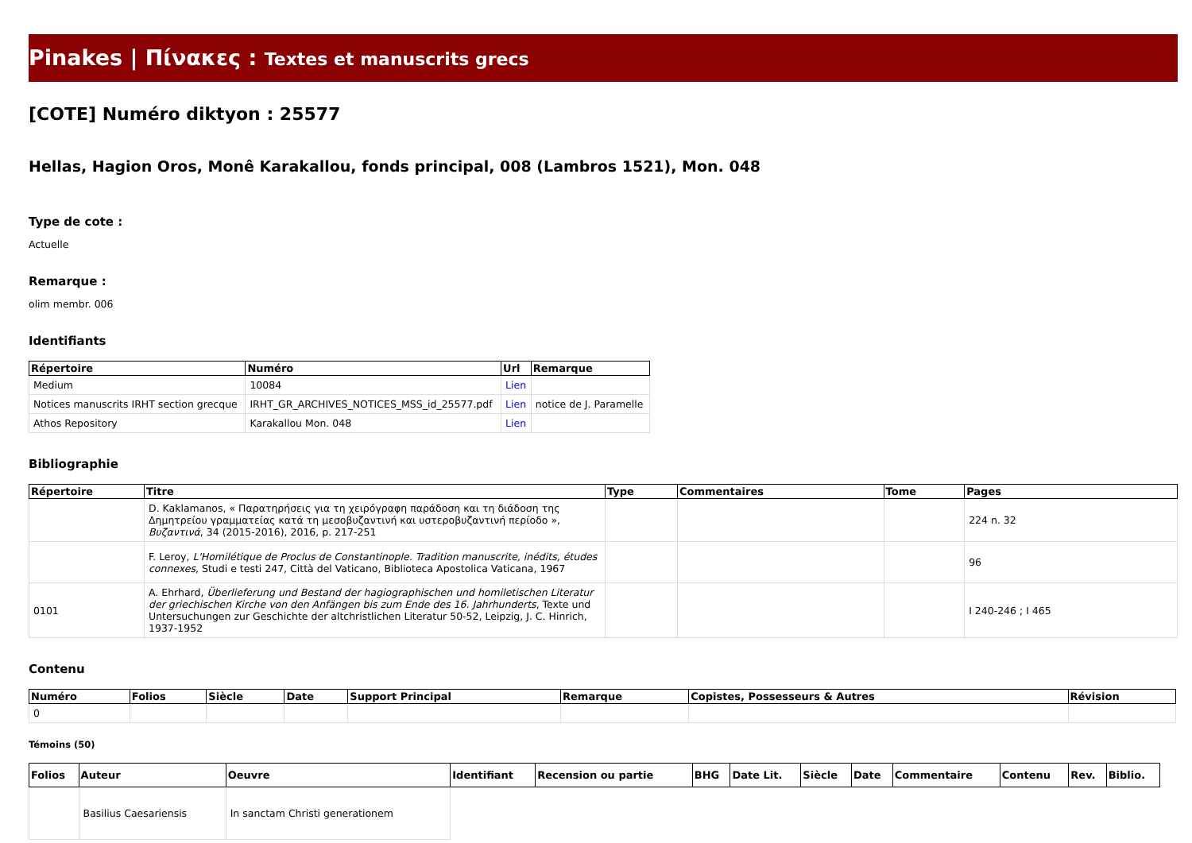Pinakes | Πίνακες : Textes et manuscrits grecs
[COTE] Numéro diktyon : 25577
Hellas, Hagion Oros, Monê Karakallou, fonds principal, 008 (Lambros 1521), Mon. 048
Type de cote :
Actuelle
Remarque :
olim membr. 006
Identifiants
| Répertoire | Numéro | Url | Remarque |
| --- | --- | --- | --- |
| Medium | 10084 | Lien | |
| Notices manuscrits IRHT section grecque | IRHT_GR_ARCHIVES_NOTICES_MSS_id_25577.pdf | Lien | notice de J. Paramelle |
| Athos Repository | Karakallou Mon. 048 | Lien | |
Bibliographie
| Répertoire | Titre | Type | Commentaires | Tome | Pages |
| --- | --- | --- | --- | --- | --- |
| | D. Kaklamanos, « Παρατηρήσεις για τη χειρόγραφη παράδοση και τη διάδοση της Δημητρείου γραμματείας κατά τη μεσοβυζαντινή και υστεροβυζαντινή περίοδο », Βυζαντινά , 34 (2015-2016), 2016, p. 217-251 | | | | 224 n. 32 |
| | F. Leroy, L'Homilétique de Proclus de Constantinople. Tradition manuscrite, inédits, études connexes , Studi e testi 247, Città del Vaticano, Biblioteca Apostolica Vaticana, 1967 | | | | 96 |
| 0101 | A. Ehrhard, Überlieferung und Bestand der hagiographischen und homiletischen Literatur der griechischen Kirche von den Anfängen bis zum Ende des 16. Jahrhunderts , Texte und Untersuchungen zur Geschichte der altchristlichen Literatur 50-52, Leipzig, J. C. Hinrich, 1937-1952 | | | | I 240-246 ; I 465 |
Contenu
| Numéro | Folios | Siècle | Date | Support Principal | Remarque | Copistes, Possesseurs & Autres | Révision |
| --- | --- | --- | --- | --- | --- | --- | --- |
| 0 | | | | | | | |
Témoins (50)
| Folios | Auteur | Oeuvre | Identifiant | Recension ou partie | BHG | Date Lit. | Siècle | Date | Commentaire | Contenu | Rev. | Biblio. |
| --- | --- | --- | --- | --- | --- | --- | --- | --- | --- | --- | --- | --- |
| | Basilius Caesariensis | In sanctam Christi generationem | | | | | | | | | | |